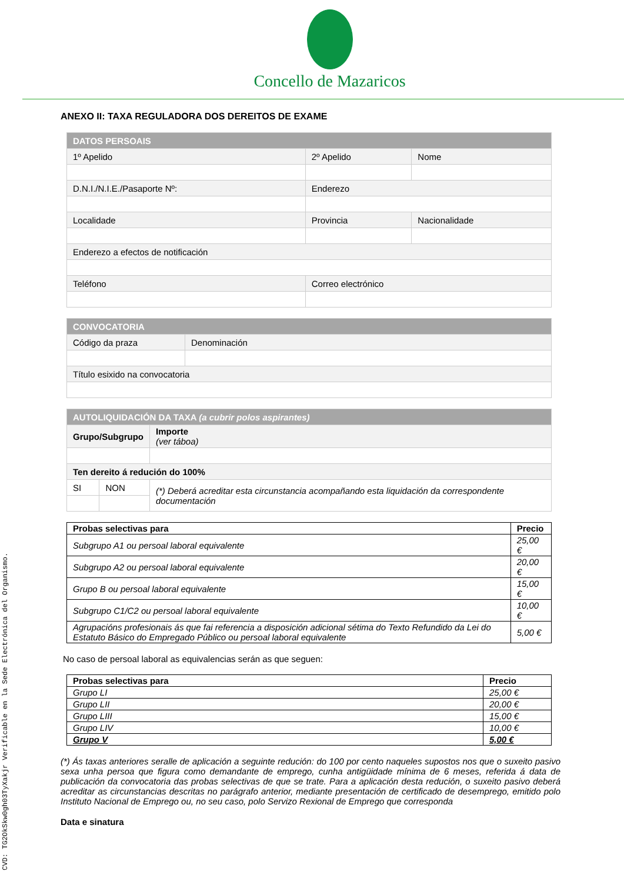CVD: TG2OkSkw0gh03TyXakjr Verificable en la Sede Electrónica del Organismo.
Concello de Mazaricos
ANEXO II: TAXA REGULADORA DOS DEREITOS DE EXAME
| DATOS PERSOAIS | | |
| 1º Apelido | 2º Apelido | Nome |
| D.N.I./N.I.E./Pasaporte Nº: | Enderezo | |
| Localidade | Provincia | Nacionalidade |
| Enderezo a efectos de notificación | | |
| Teléfono | Correo electrónico | |
| CONVOCATORIA | |
| Código da praza | Denominación |
| Título esixido na convocatoria | |
| AUTOLIQUIDACIÓN DA TAXA (a cubrir polos aspirantes) | | | |
| Grupo/Subgrupo | | | Importe (ver táboa) |
| Ten dereito á redución do 100% | | | |
| SI | NON | (*) Deberá acreditar esta circunstancia acompañando esta liquidación da correspondente documentación | |
| Probas selectivas para | Precio |
| --- | --- |
| Subgrupo A1 ou persoal laboral equivalente | 25,00 € |
| Subgrupo A2 ou persoal laboral equivalente | 20,00 € |
| Grupo B ou persoal laboral equivalente | 15,00 € |
| Subgrupo C1/C2 ou persoal laboral equivalente | 10,00 € |
| Agrupacións profesionais ás que fai referencia a disposición adicional sétima do Texto Refundido da Lei do Estatuto Básico do Empregado Público ou persoal laboral equivalente | 5,00 € |
No caso de persoal laboral as equivalencias serán as que seguen:
| Probas selectivas para | Precio |
| --- | --- |
| Grupo LI | 25,00 € |
| Grupo LII | 20,00 € |
| Grupo LIII | 15,00 € |
| Grupo LIV | 10,00 € |
| Grupo V | 5,00 € |
(*) Ás taxas anteriores seralle de aplicación a seguinte redución: do 100 por cento naqueles supostos nos que o suxeito pasivo sexa unha persoa que figura como demandante de emprego, cunha antigüidade mínima de 6 meses, referida á data de publicación da convocatoria das probas selectivas de que se trate. Para a aplicación desta redución, o suxeito pasivo deberá acreditar as circunstancias descritas no parágrafo anterior, mediante presentación de certificado de desemprego, emitido polo Instituto Nacional de Emprego ou, no seu caso, polo Servizo Rexional de Emprego que corresponda
Data e sinatura